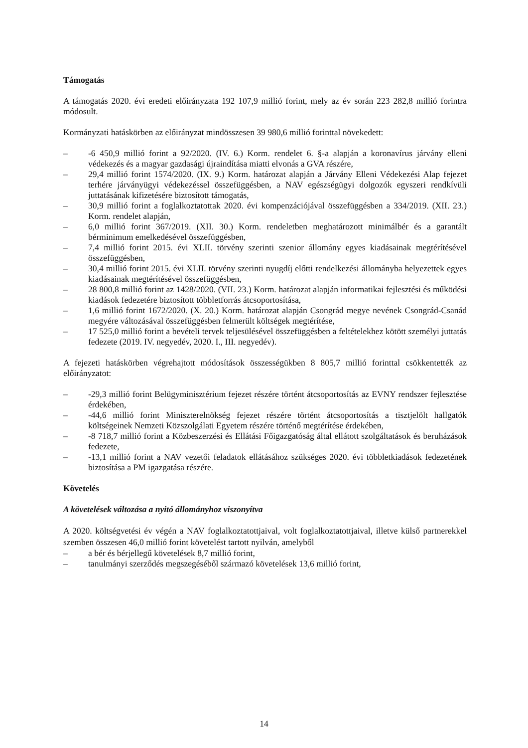Támogatás
A támogatás 2020. évi eredeti előirányzata 192 107,9 millió forint, mely az év során 223 282,8 millió forintra módosult.
Kormányzati hatáskörben az előirányzat mindösszesen 39 980,6 millió forinttal növekedett:
– -6 450,9 millió forint a 92/2020. (IV. 6.) Korm. rendelet 6. §-a alapján a koronavírus járvány elleni védekezés és a magyar gazdasági újraindítása miatti elvonás a GVA részére,
– 29,4 millió forint 1574/2020. (IX. 9.) Korm. határozat alapján a Járvány Elleni Védekezési Alap fejezet terhére járványügyi védekezéssel összefüggésben, a NAV egészségügyi dolgozók egyszeri rendkívüli juttatásának kifizetésére biztosított támogatás,
– 30,9 millió forint a foglalkoztatottak 2020. évi kompenzációjával összefüggésben a 334/2019. (XII. 23.) Korm. rendelet alapján,
– 6,0 millió forint 367/2019. (XII. 30.) Korm. rendeletben meghatározott minimálbér és a garantált bérminimum emelkedésével összefüggésben,
– 7,4 millió forint 2015. évi XLII. törvény szerinti szenior állomány egyes kiadásainak megtérítésével összefüggésben,
– 30,4 millió forint 2015. évi XLII. törvény szerinti nyugdíj előtti rendelkezési állományba helyezettek egyes kiadásainak megtérítésével összefüggésben,
– 28 800,8 millió forint az 1428/2020. (VII. 23.) Korm. határozat alapján informatikai fejlesztési és működési kiadások fedezetére biztosított többletforrás átcsoportosítása,
– 1,6 millió forint 1672/2020. (X. 20.) Korm. határozat alapján Csongrád megye nevének Csongrád-Csanád megyére változásával összefüggésben felmerült költségek megtérítése,
– 17 525,0 millió forint a bevételi tervek teljesülésével összefüggésben a feltételekhez kötött személyi juttatás fedezete (2019. IV. negyedév, 2020. I., III. negyedév).
A fejezeti hatáskörben végrehajtott módosítások összességükben 8 805,7 millió forinttal csökkentették az előirányzatot:
– -29,3 millió forint Belügyminisztérium fejezet részére történt átcsoportosítás az EVNY rendszer fejlesztése érdekében,
– -44,6 millió forint Miniszterelnökség fejezet részére történt átcsoportosítás a tisztjelölt hallgatók költségeinek Nemzeti Közszolgálati Egyetem részére történő megtérítése érdekében,
– -8 718,7 millió forint a Közbeszerzési és Ellátási Főigazgatóság által ellátott szolgáltatások és beruházások fedezete,
– -13,1 millió forint a NAV vezetői feladatok ellátásához szükséges 2020. évi többletkiadások fedezetének biztosítása a PM igazgatása részére.
Követelés
A követelések változása a nyitó állományhoz viszonyítva
A 2020. költségvetési év végén a NAV foglalkoztatottjaival, volt foglalkoztatottjaival, illetve külső partnerekkel szemben összesen 46,0 millió forint követelést tartott nyilván, amelyből
– a bér és bérjellegű követelések 8,7 millió forint,
– tanulmányi szerződés megszegéséből származó követelések 13,6 millió forint,
14